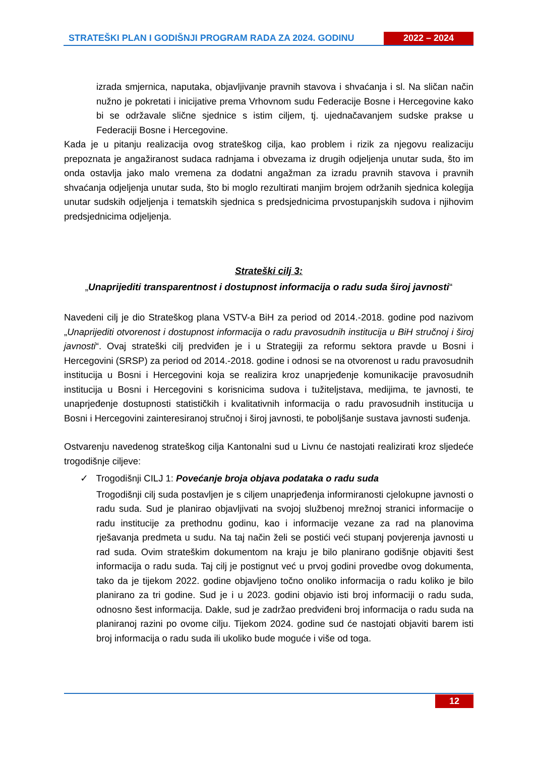STRATEŠKI PLAN I GODIŠNJI PROGRAM RADA ZA 2024. GODINU
2022 – 2024
izrada smjernica, naputaka, objavljivanje pravnih stavova i shvaćanja i sl. Na sličan način nužno je pokretati i inicijative prema Vrhovnom sudu Federacije Bosne i Hercegovine kako bi se održavale slične sjednice s istim ciljem, tj. ujednačavanjem sudske prakse u Federaciji Bosne i Hercegovine.
Kada je u pitanju realizacija ovog strateškog cilja, kao problem i rizik za njegovu realizaciju prepoznata je angažiranost sudaca radnjama i obvezama iz drugih odjeljenja unutar suda, što im onda ostavlja jako malo vremena za dodatni angažman za izradu pravnih stavova i pravnih shvaćanja odjeljenja unutar suda, što bi moglo rezultirati manjim brojem održanih sjednica kolegija unutar sudskih odjeljenja i tematskih sjednica s predsjednicima prvostupanjskih sudova i njihovim predsjednicima odjeljenja.
Strateški cilj 3:
„Unaprijediti transparentnost i dostupnost informacija o radu suda široj javnosti“
Navedeni cilj je dio Strateškog plana VSTV-a BiH za period od 2014.-2018. godine pod nazivom „Unaprijediti otvorenost i dostupnost informacija o radu pravosudnih institucija u BiH stručnoj i široj javnosti“. Ovaj strateški cilj predviđen je i u Strategiji za reformu sektora pravde u Bosni i Hercegovini (SRSP) za period od 2014.-2018. godine i odnosi se na otvorenost u radu pravosudnih institucija u Bosni i Hercegovini koja se realizira kroz unaprjeđenje komunikacije pravosudnih institucija u Bosni i Hercegovini s korisnicima sudova i tužiteljstava, medijima, te javnosti, te unaprjeđenje dostupnosti statističkih i kvalitativnih informacija o radu pravosudnih institucija u Bosni i Hercegovini zainteresiranoj stručnoj i široj javnosti, te poboljšanje sustava javnosti suđenja.
Ostvarenju navedenog strateškog cilja Kantonalni sud u Livnu će nastojati realizirati kroz sljedeće trogodišnje ciljeve:
✓ Trogodišnji CILJ 1: Povećanje broja objava podataka o radu suda
Trogodišnji cilj suda postavljen je s ciljem unaprjeđenja informiranosti cjelokupne javnosti o radu suda. Sud je planirao objavljivati na svojoj službenoj mrežnoj stranici informacije o radu institucije za prethodnu godinu, kao i informacije vezane za rad na planovima rješavanja predmeta u sudu. Na taj način želi se postići veći stupanj povjerenja javnosti u rad suda. Ovim strateškim dokumentom na kraju je bilo planirano godišnje objaviti šest informacija o radu suda. Taj cilj je postignut već u prvoj godini provedbe ovog dokumenta, tako da je tijekom 2022. godine objavljeno točno onoliko informacija o radu koliko je bilo planirano za tri godine. Sud je i u 2023. godini objavio isti broj informaciji o radu suda, odnosno šest informacija. Dakle, sud je zadržao predviđeni broj informacija o radu suda na planiranoj razini po ovome cilju. Tijekom 2024. godine sud će nastojati objaviti barem isti broj informacija o radu suda ili ukoliko bude moguće i više od toga.
12